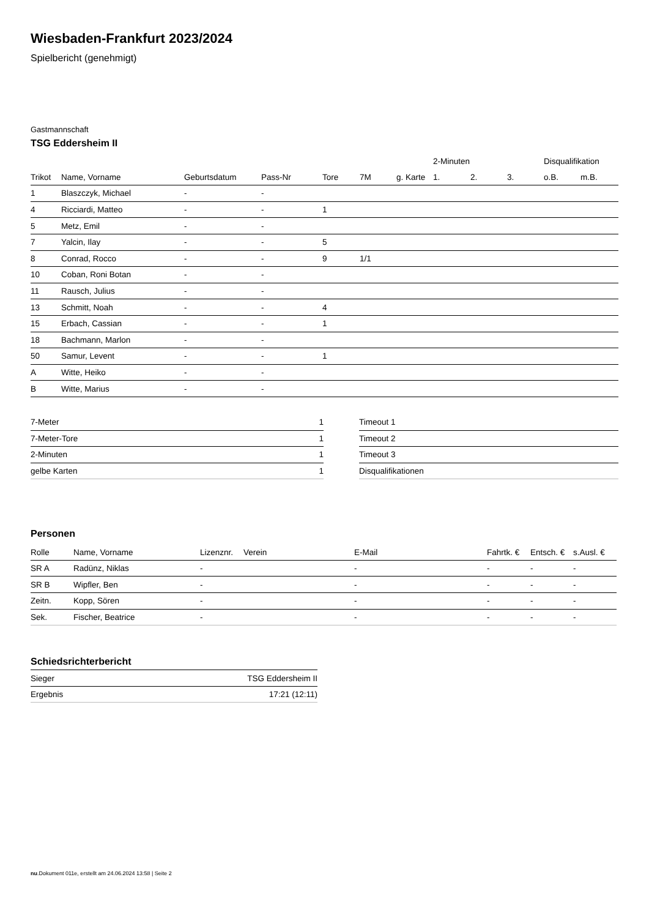Wiesbaden-Frankfurt 2023/2024
Spielbericht (genehmigt)
Gastmannschaft
TSG Eddersheim II
| | | | | | | | 2-Minuten | | | Disqualifikation | |
| --- | --- | --- | --- | --- | --- | --- | --- | --- | --- | --- | --- |
| Trikot | Name, Vorname | Geburtsdatum | Pass-Nr | Tore | 7M | g. Karte | 1. | 2. | 3. | o.B. | m.B. |
| 1 | Blaszczyk, Michael | - | - | | | | | | | | |
| 4 | Ricciardi, Matteo | - | - | 1 | | | | | | | |
| 5 | Metz, Emil | - | - | | | | | | | | |
| 7 | Yalcin, Ilay | - | - | 5 | | | | | | | |
| 8 | Conrad, Rocco | - | - | 9 | 1/1 | | | | | | |
| 10 | Coban, Roni Botan | - | - | | | | | | | | |
| 11 | Rausch, Julius | - | - | | | | | | | | |
| 13 | Schmitt, Noah | - | - | 4 | | | | | | | |
| 15 | Erbach, Cassian | - | - | 1 | | | | | | | |
| 18 | Bachmann, Marlon | - | - | | | | | | | | |
| 50 | Samur, Levent | - | - | 1 | | | | | | | |
| A | Witte, Heiko | - | - | | | | | | | | |
| B | Witte, Marius | - | - | | | | | | | | |
| 7-Meter | 1 |
| 7-Meter-Tore | 1 |
| 2-Minuten | 1 |
| gelbe Karten | 1 |
| Timeout 1 |
| Timeout 2 |
| Timeout 3 |
| Disqualifikationen |
Personen
| Rolle | Name, Vorname | Lizenznr. | Verein | E-Mail | Fahrtk. € | Entsch. € | s.Ausl. € |
| --- | --- | --- | --- | --- | --- | --- | --- |
| SR A | Radünz, Niklas | - | | - | - | - | - |
| SR B | Wipfler, Ben | - | | - | - | - | - |
| Zeitn. | Kopp, Sören | - | | - | - | - | - |
| Sek. | Fischer, Beatrice | - | | - | - | - | - |
Schiedsrichterbericht
| Sieger | TSG Eddersheim II |
| Ergebnis | 17:21 (12:11) |
nu.Dokument 011e, erstellt am 24.06.2024 13:58 | Seite 2